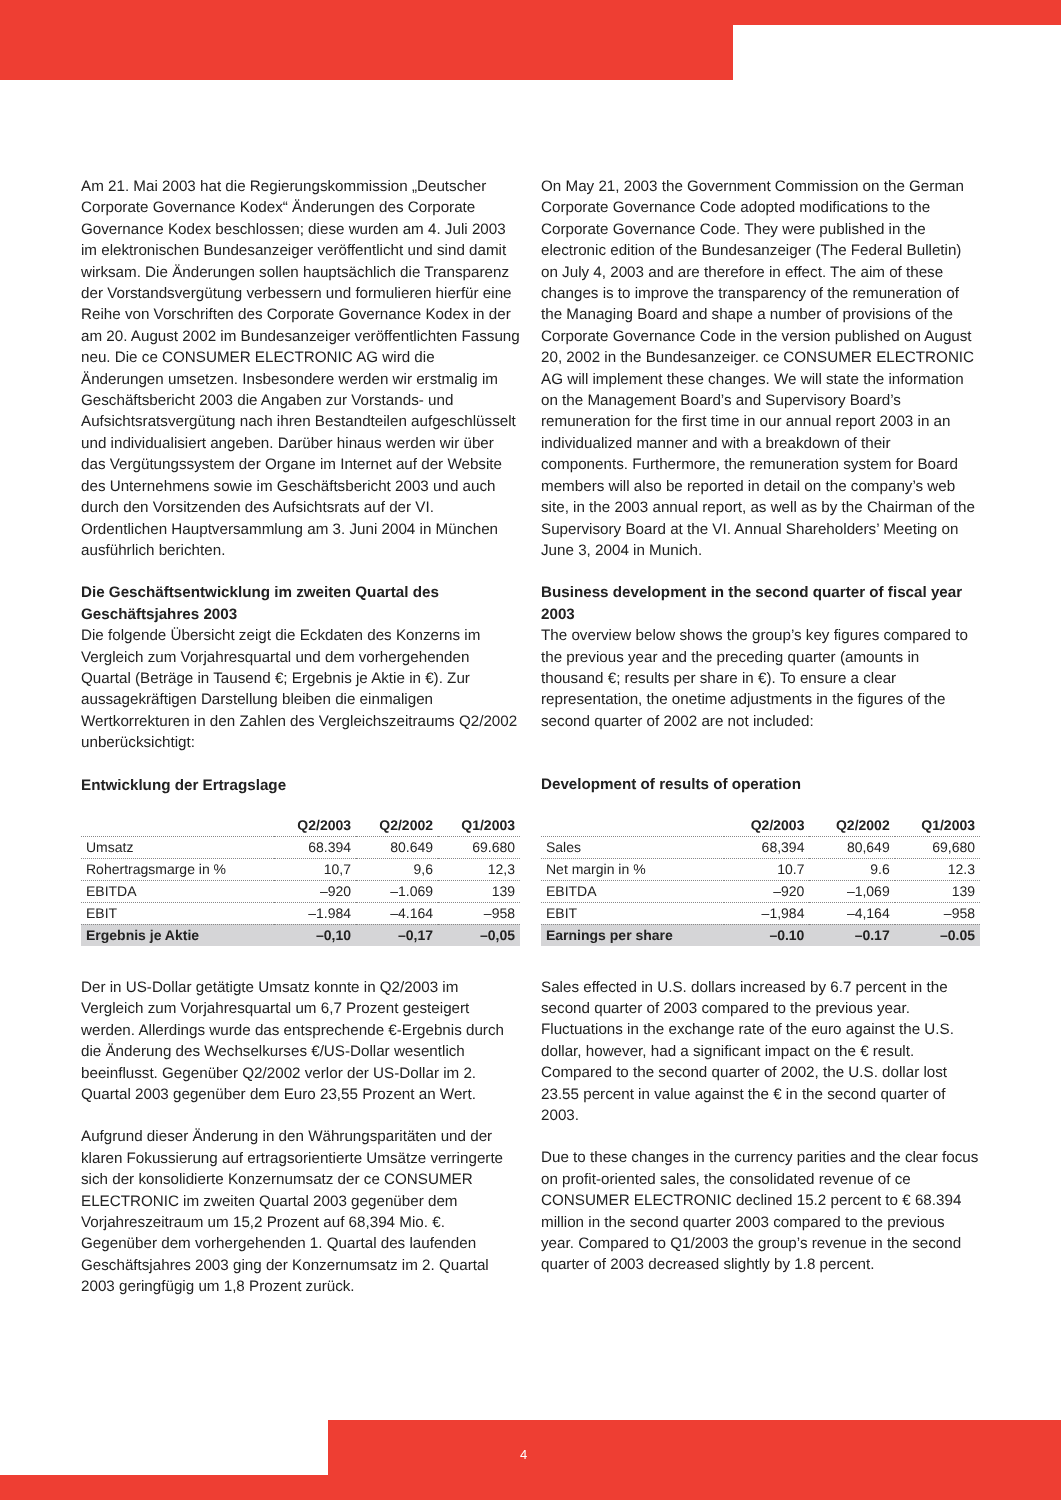Am 21. Mai 2003 hat die Regierungskommission „Deutscher Corporate Governance Kodex“ Änderungen des Corporate Governance Kodex beschlossen; diese wurden am 4. Juli 2003 im elektronischen Bundesanzeiger veröffentlicht und sind damit wirksam. Die Änderungen sollen hauptsächlich die Transparenz der Vorstandsvergütung verbessern und formulieren hierfür eine Reihe von Vorschriften des Corporate Governance Kodex in der am 20. August 2002 im Bundesanzeiger veröffentlichten Fassung neu. Die ce CONSUMER ELECTRONIC AG wird die Änderungen umsetzen. Insbesondere werden wir erstmalig im Geschäftsbericht 2003 die Angaben zur Vorstands- und Aufsichtsratsvergütung nach ihren Bestandteilen aufgeschlüsselt und individualisiert angeben. Darüber hinaus werden wir über das Vergütungssystem der Organe im Internet auf der Website des Unternehmens sowie im Geschäftsbericht 2003 und auch durch den Vorsitzenden des Aufsichtsrats auf der VI. Ordentlichen Hauptversammlung am 3. Juni 2004 in München ausführlich berichten.
Die Geschäftsentwicklung im zweiten Quartal des Geschäftsjahres 2003
Die folgende Übersicht zeigt die Eckdaten des Konzerns im Vergleich zum Vorjahresquartal und dem vorhergehenden Quartal (Beträge in Tausend €; Ergebnis je Aktie in €). Zur aussagekräftigen Darstellung bleiben die einmaligen Wertkorrekturen in den Zahlen des Vergleichszeitraums Q2/2002 unberücksichtigt:
Entwicklung der Ertragslage
| | Q2/2003 | Q2/2002 | Q1/2003 |
| --- | --- | --- | --- |
| Umsatz | 68.394 | 80.649 | 69.680 |
| Rohertragsmarge in % | 10,7 | 9,6 | 12,3 |
| EBITDA | –920 | –1.069 | 139 |
| EBIT | –1.984 | –4.164 | –958 |
| Ergebnis je Aktie | –0,10 | –0,17 | –0,05 |
Der in US-Dollar getätigte Umsatz konnte in Q2/2003 im Vergleich zum Vorjahresquartal um 6,7 Prozent gesteigert werden. Allerdings wurde das entsprechende €-Ergebnis durch die Änderung des Wechselkurses €/US-Dollar wesentlich beeinflusst. Gegenüber Q2/2002 verlor der US-Dollar im 2. Quartal 2003 gegenüber dem Euro 23,55 Prozent an Wert.
Aufgrund dieser Änderung in den Währungsparitäten und der klaren Fokussierung auf ertragsorientierte Umsätze verringerte sich der konsolidierte Konzernumsatz der ce CONSUMER ELECTRONIC im zweiten Quartal 2003 gegenüber dem Vorjahreszeitraum um 15,2 Prozent auf 68,394 Mio. €. Gegenüber dem vorhergehenden 1. Quartal des laufenden Geschäftsjahres 2003 ging der Konzernumsatz im 2. Quartal 2003 geringfügig um 1,8 Prozent zurück.
On May 21, 2003 the Government Commission on the German Corporate Governance Code adopted modifications to the Corporate Governance Code. They were published in the electronic edition of the Bundesanzeiger (The Federal Bulletin) on July 4, 2003 and are therefore in effect. The aim of these changes is to improve the transparency of the remuneration of the Managing Board and shape a number of provisions of the Corporate Governance Code in the version published on August 20, 2002 in the Bundesanzeiger. ce CONSUMER ELECTRONIC AG will implement these changes. We will state the information on the Management Board’s and Supervisory Board’s remuneration for the first time in our annual report 2003 in an individualized manner and with a breakdown of their components. Furthermore, the remuneration system for Board members will also be reported in detail on the company’s web site, in the 2003 annual report, as well as by the Chairman of the Supervisory Board at the VI. Annual Shareholders’ Meeting on June 3, 2004 in Munich.
Business development in the second quarter of fiscal year 2003
The overview below shows the group’s key figures compared to the previous year and the preceding quarter (amounts in thousand €; results per share in €). To ensure a clear representation, the onetime adjustments in the figures of the second quarter of 2002 are not included:
Development of results of operation
| | Q2/2003 | Q2/2002 | Q1/2003 |
| --- | --- | --- | --- |
| Sales | 68,394 | 80,649 | 69,680 |
| Net margin in % | 10.7 | 9.6 | 12.3 |
| EBITDA | –920 | –1,069 | 139 |
| EBIT | –1,984 | –4,164 | –958 |
| Earnings per share | –0.10 | –0.17 | –0.05 |
Sales effected in U.S. dollars increased by 6.7 percent in the second quarter of 2003 compared to the previous year. Fluctuations in the exchange rate of the euro against the U.S. dollar, however, had a significant impact on the € result. Compared to the second quarter of 2002, the U.S. dollar lost 23.55 percent in value against the € in the second quarter of 2003.
Due to these changes in the currency parities and the clear focus on profit-oriented sales, the consolidated revenue of ce CONSUMER ELECTRONIC declined 15.2 percent to € 68.394 million in the second quarter 2003 compared to the previous year. Compared to Q1/2003 the group’s revenue in the second quarter of 2003 decreased slightly by 1.8 percent.
4